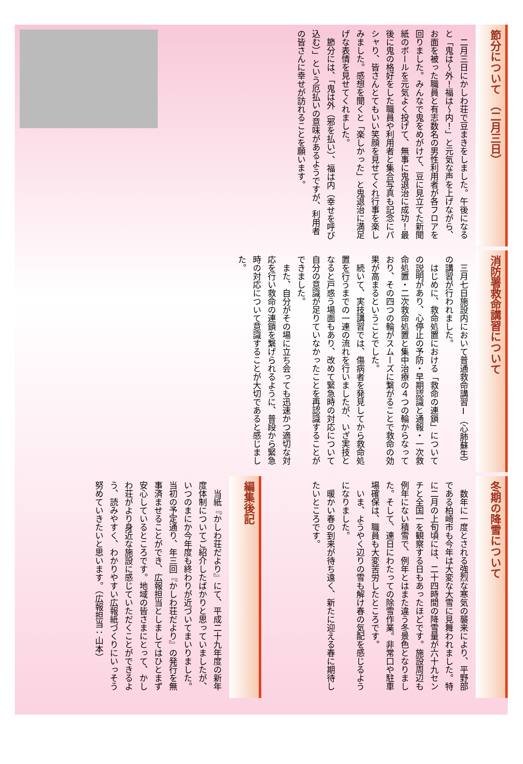節分について　（二月三日）
　二月三日にかしわ荘で豆まきをしました。午後になると「鬼は～外！福は～内！」と元気な声を上げながら、お面を被った職員と有志数名の男性利用者が各フロアを回りました。みんなで鬼をめがけて、豆に見立てた新聞紙のボールを元気よく投げて、無事に鬼退治に成功！最後に鬼の格好をした職員や利用者と集合写真も記念にパシャり、皆さんとてもいい笑顔を見せてくれ行事を楽しみました。感想を聞くと「楽しかった」と鬼退治に満足げな表情を見せてくれました。
　節分には、「鬼は外（邪を払い）、福は内（幸せを呼び込む）」という厄払いの意味があるようですが、利用者の皆さんに幸せが訪れることを願います。
消防署救命講習について
　三月七日施設内において普通救命講習Ⅰ（心肺蘇生）の講習が行われました。
　はじめに、救命処置における「救命の連鎖」についての説明があり、心停止の予防・早期認識と通報・一次救命処置・二次救命処置と集中治療の４つの輪からなっており、その四つの輪がスムーズに繋がることで救命の効果が高まるということでした。
　続いて、実技講習では、傷病者を発見してから救命処置を行うまでの一連の流れを行いましたが、いざ実技となると戸惑う場面もあり、改めて緊急時の対応について自分の意識が足りていなかったことを再認識することができました。
　また、自分がその場に立ち会っても迅速かつ適切な対応を行い救命の連鎖を繋げられるように、普段から緊急時の対応について意識することが大切であると感じました。
冬期の降雪について
　数年に一度とされる強烈な寒気の襲来により、平野部である柏崎市も今年は大変な大雪に見舞われました。特に二月の上旬頃には、二十四時間の降雪量が六十九センチと全国一を観察する日もあったほどです。施設周辺も例年にない積雪で、例年とはまた違う冬景色となりました。そして、連日にわたっての除雪作業。非常口や駐車場確保は、職員も大変苦労したところです。
　いま、ようやく辺りの雪も解け春の気配を感じるようになりました。
　暖かい春の到来が待ち遠く、新たに迎える春に期待したいところです。
編集後記
　当紙『かしわ荘だより』にて、平成二十九年度の新年度体制についてご紹介したばかりと思っていましたが、いつのまにか今年度も終わりが近づいてまいりました。当初の予定通り、年三回『かしわ荘だより』の発行を無事済ませることができ、広報担当としましてはひとまず安心しているところです。地域の皆さまにとって、かしわ荘がより身近な施設に感じていただくことができるよう、読みやすく、わかりやすい広報紙づくりにいっそう努めていきたいと思います。（広報担当：山本）